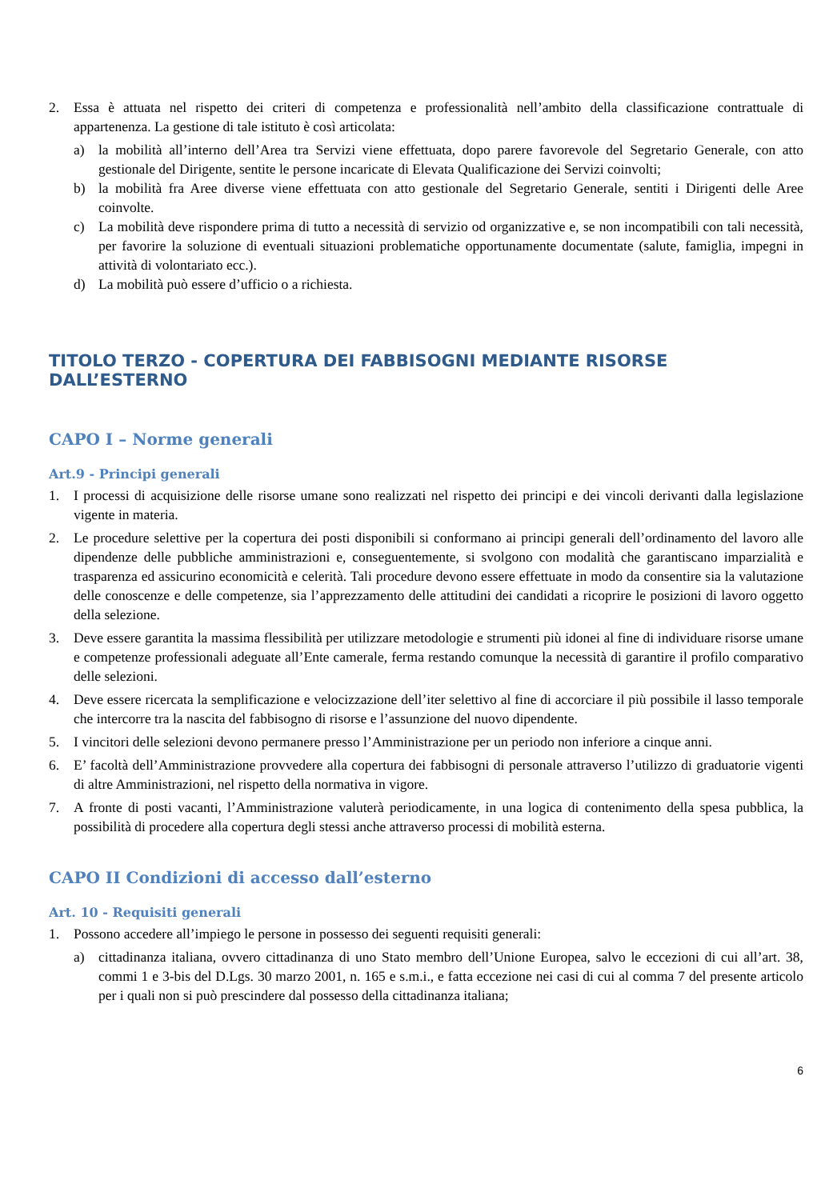2. Essa è attuata nel rispetto dei criteri di competenza e professionalità nell’ambito della classificazione contrattuale di appartenenza. La gestione di tale istituto è così articolata:
a) la mobilità all’interno dell’Area tra Servizi viene effettuata, dopo parere favorevole del Segretario Generale, con atto gestionale del Dirigente, sentite le persone incaricate di Elevata Qualificazione dei Servizi coinvolti;
b) la mobilità fra Aree diverse viene effettuata con atto gestionale del Segretario Generale, sentiti i Dirigenti delle Aree coinvolte.
c) La mobilità deve rispondere prima di tutto a necessità di servizio od organizzative e, se non incompatibili con tali necessità, per favorire la soluzione di eventuali situazioni problematiche opportunamente documentate (salute, famiglia, impegni in attività di volontariato ecc.).
d) La mobilità può essere d’ufficio o a richiesta.
TITOLO TERZO - COPERTURA DEI FABBISOGNI MEDIANTE RISORSE DALL’ESTERNO
CAPO I – Norme generali
Art.9 - Principi generali
1. I processi di acquisizione delle risorse umane sono realizzati nel rispetto dei principi e dei vincoli derivanti dalla legislazione vigente in materia.
2. Le procedure selettive per la copertura dei posti disponibili si conformano ai principi generali dell’ordinamento del lavoro alle dipendenze delle pubbliche amministrazioni e, conseguentemente, si svolgono con modalità che garantiscano imparzialità e trasparenza ed assicurino economicità e celerità. Tali procedure devono essere effettuate in modo da consentire sia la valutazione delle conoscenze e delle competenze, sia l’apprezzamento delle attitudini dei candidati a ricoprire le posizioni di lavoro oggetto della selezione.
3. Deve essere garantita la massima flessibilità per utilizzare metodologie e strumenti più idonei al fine di individuare risorse umane e competenze professionali adeguate all’Ente camerale, ferma restando comunque la necessità di garantire il profilo comparativo delle selezioni.
4. Deve essere ricercata la semplificazione e velocizzazione dell’iter selettivo al fine di accorciare il più possibile il lasso temporale che intercorre tra la nascita del fabbisogno di risorse e l’assunzione del nuovo dipendente.
5. I vincitori delle selezioni devono permanere presso l’Amministrazione per un periodo non inferiore a cinque anni.
6. E’ facoltà dell’Amministrazione provvedere alla copertura dei fabbisogni di personale attraverso l’utilizzo di graduatorie vigenti di altre Amministrazioni, nel rispetto della normativa in vigore.
7. A fronte di posti vacanti, l’Amministrazione valuterà periodicamente, in una logica di contenimento della spesa pubblica, la possibilità di procedere alla copertura degli stessi anche attraverso processi di mobilità esterna.
CAPO II Condizioni di accesso dall’esterno
Art. 10 - Requisiti generali
1. Possono accedere all’impiego le persone in possesso dei seguenti requisiti generali:
a) cittadinanza italiana, ovvero cittadinanza di uno Stato membro dell’Unione Europea, salvo le eccezioni di cui all’art. 38, commi 1 e 3-bis del D.Lgs. 30 marzo 2001, n. 165 e s.m.i., e fatta eccezione nei casi di cui al comma 7 del presente articolo per i quali non si può prescindere dal possesso della cittadinanza italiana;
6